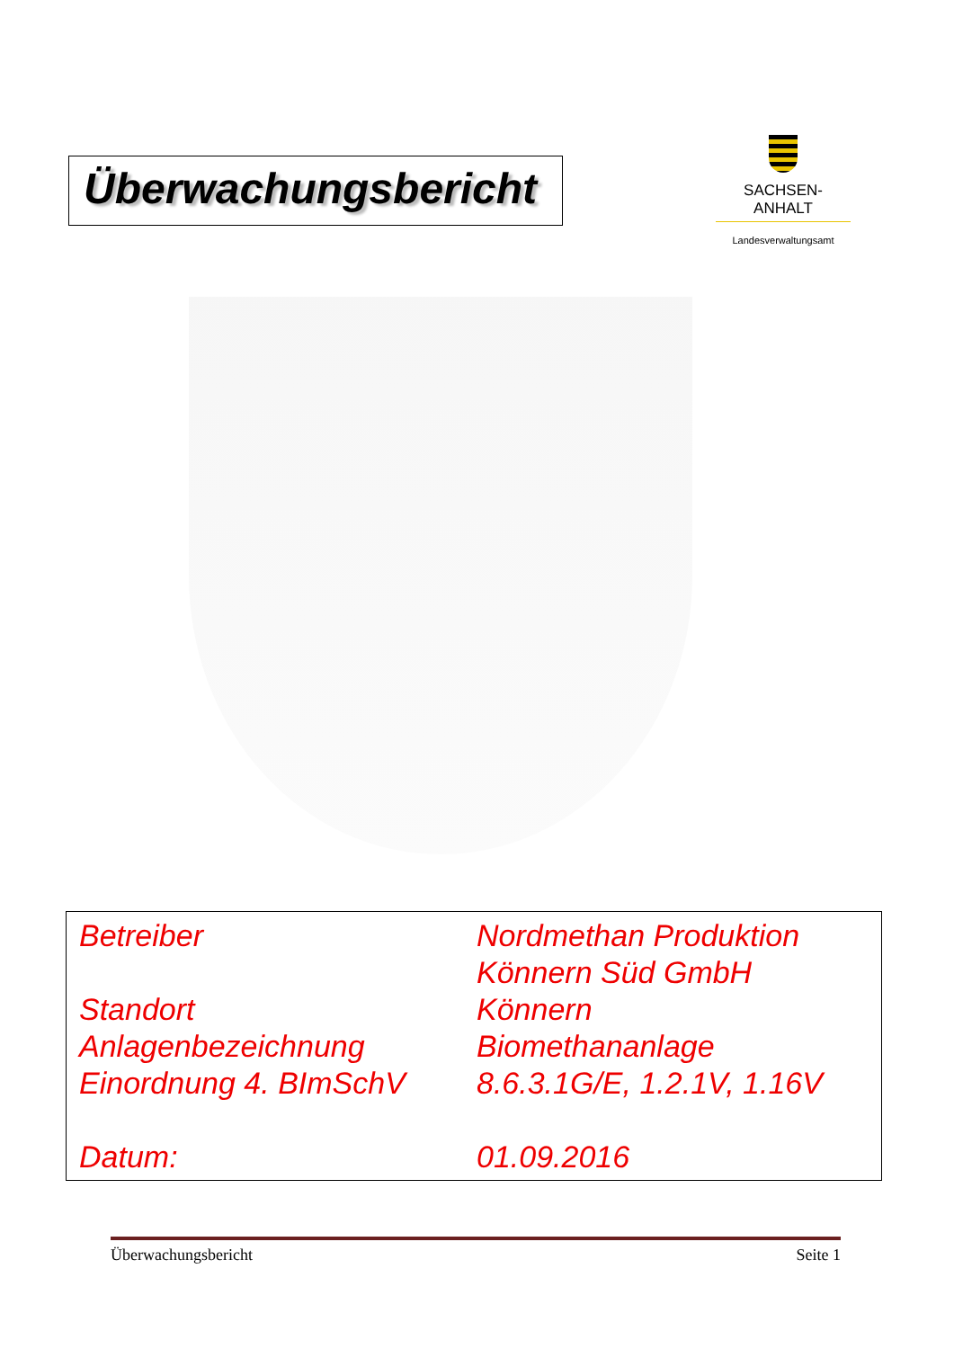Überwachungsbericht
SACHSEN-ANHALT
Landesverwaltungsamt
| Betreiber | Nordmethan Produktion Könnern Süd GmbH |
| Standort | Könnern |
| Anlagenbezeichnung | Biomethananlage |
| Einordnung 4. BImSchV | 8.6.3.1G/E, 1.2.1V, 1.16V |
| Datum: | 01.09.2016 |
Überwachungsbericht Seite 1